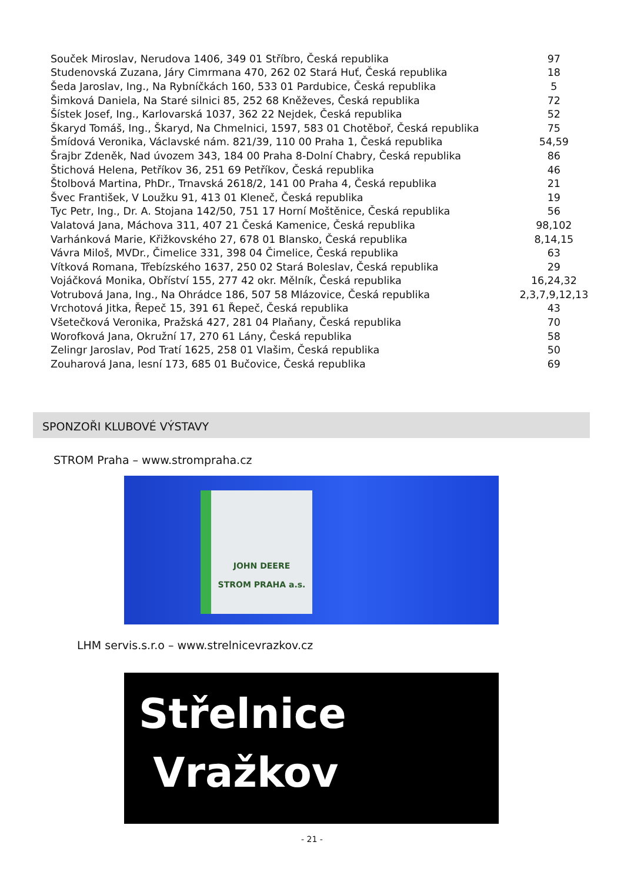| Souček Miroslav, Nerudova 1406, 349 01 Stříbro, Česká republika | 97 |
| Studenovská Zuzana, Járy Cimrmana 470, 262 02 Stará Huť, Česká republika | 18 |
| Šeda Jaroslav, Ing., Na Rybníčkách 160, 533 01 Pardubice, Česká republika | 5 |
| Šimková Daniela, Na Staré silnici 85, 252 68 Kněževes, Česká republika | 72 |
| Šístek Josef, Ing., Karlovarská 1037, 362 22 Nejdek, Česká republika | 52 |
| Škaryd Tomáš, Ing., Škaryd, Na Chmelnici, 1597, 583 01 Chotěboř, Česká republika | 75 |
| Šmídová Veronika, Václavské nám. 821/39, 110 00 Praha 1, Česká republika | 54,59 |
| Šrajbr Zdeněk, Nad úvozem 343, 184 00 Praha 8-Dolní Chabry, Česká republika | 86 |
| Štichová Helena, Petříkov 36, 251 69 Petříkov, Česká republika | 46 |
| Štolbová Martina, PhDr., Trnavská 2618/2, 141 00 Praha 4, Česká republika | 21 |
| Švec František, V Loužku 91, 413 01 Kleneč, Česká republika | 19 |
| Tyc Petr, Ing., Dr. A. Stojana 142/50, 751 17 Horní Moštěnice, Česká republika | 56 |
| Valatová Jana, Máchova 311, 407 21 Česká Kamenice, Česká republika | 98,102 |
| Varhánková Marie, Křižkovského 27, 678 01 Blansko, Česká republika | 8,14,15 |
| Vávra Miloš, MVDr., Čimelice 331, 398 04 Čimelice, Česká republika | 63 |
| Vítková Romana, Třebízského 1637, 250 02 Stará Boleslav, Česká republika | 29 |
| Vojáčková Monika, Obříství 155, 277 42 okr. Mělník, Česká republika | 16,24,32 |
| Votrubová Jana, Ing., Na Ohrádce 186, 507 58 Mlázovice, Česká republika | 2,3,7,9,12,13 |
| Vrchotová Jitka, Řepeč 15, 391 61 Řepeč, Česká republika | 43 |
| Všetečková Veronika, Pražská 427, 281 04 Plaňany, Česká republika | 70 |
| Worofková Jana, Okružní 17, 270 61 Lány, Česká republika | 58 |
| Zelingr Jaroslav, Pod Tratí 1625, 258 01 Vlašim, Česká republika | 50 |
| Zouharová Jana, lesní 173, 685 01 Bučovice, Česká republika | 69 |
SPONZOŘI KLUBOVÉ VÝSTAVY
STROM Praha – www.strompraha.cz
JOHN DEERE
STROM PRAHA a.s.
LHM servis.s.r.o – www.strelnicevrazkov.cz
Střelnice
Vražkov
- 21 -